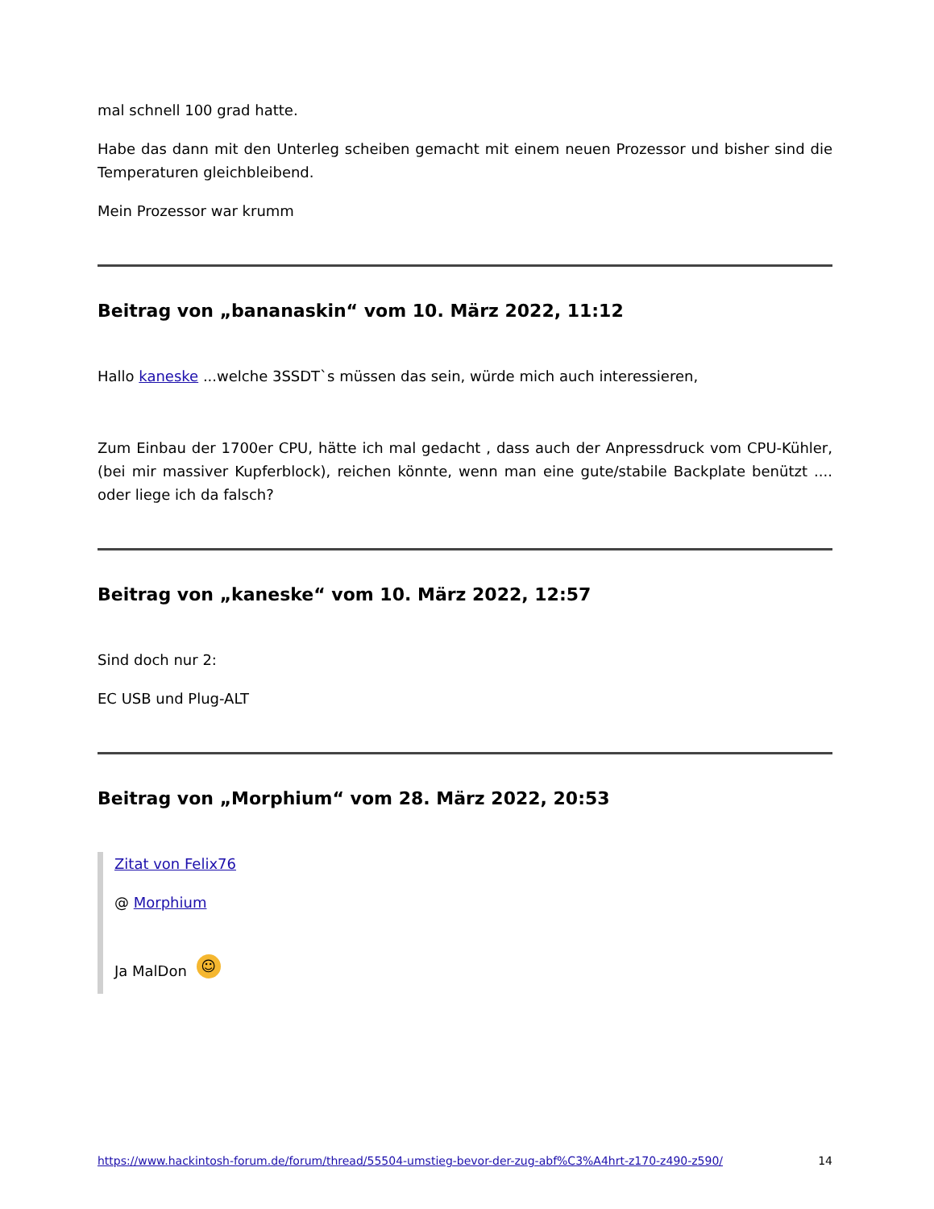mal schnell 100 grad hatte.
Habe das dann mit den Unterleg scheiben gemacht mit einem neuen Prozessor und bisher sind die Temperaturen gleichbleibend.
Mein Prozessor war krumm
Beitrag von „bananaskin“ vom 10. März 2022, 11:12
Hallo kaneske ...welche 3SSDT`s müssen das sein, würde mich auch interessieren,
Zum Einbau der 1700er CPU, hätte ich mal gedacht , dass auch der Anpressdruck vom CPU-Kühler, (bei mir massiver Kupferblock), reichen könnte, wenn man eine gute/stabile Backplate benützt .... oder liege ich da falsch?
Beitrag von „kaneske“ vom 10. März 2022, 12:57
Sind doch nur 2:
EC USB und Plug-ALT
Beitrag von „Morphium“ vom 28. März 2022, 20:53
Zitat von Felix76
@ Morphium
Ja MalDon ☺
https://www.hackintosh-forum.de/forum/thread/55504-umstieg-bevor-der-zug-abf%C3%A4hrt-z170-z490-z590/ 14